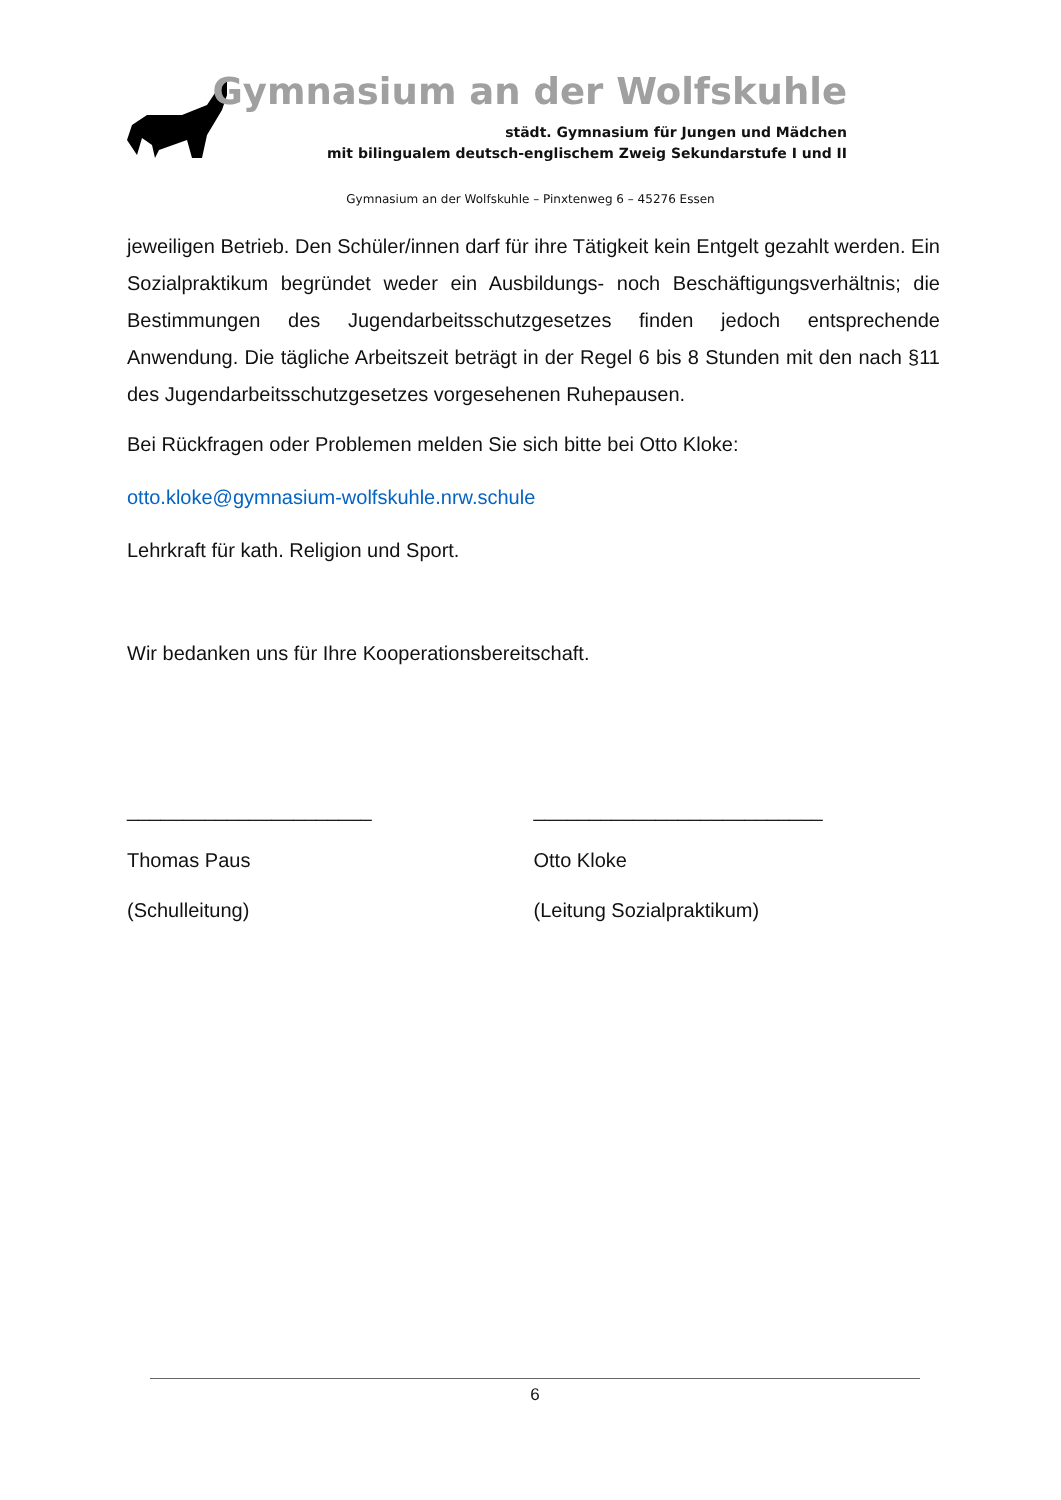Gymnasium an der Wolfskuhle
städt. Gymnasium für Jungen und Mädchen
mit bilingualem deutsch-englischem Zweig Sekundarstufe I und II
Gymnasium an der Wolfskuhle – Pinxtenweg 6 – 45276 Essen
jeweiligen Betrieb. Den Schüler/innen darf für ihre Tätigkeit kein Entgelt gezahlt werden. Ein Sozialpraktikum begründet weder ein Ausbildungs- noch Beschäftigungsverhältnis; die Bestimmungen des Jugendarbeitsschutzgesetzes finden jedoch entsprechende Anwendung. Die tägliche Arbeitszeit beträgt in der Regel 6 bis 8 Stunden mit den nach §11 des Jugendarbeitsschutzgesetzes vorgesehenen Ruhepausen.
Bei Rückfragen oder Problemen melden Sie sich bitte bei Otto Kloke:
otto.kloke@gymnasium-wolfskuhle.nrw.schule
Lehrkraft für kath. Religion und Sport.
Wir bedanken uns für Ihre Kooperationsbereitschaft.
______________________
Thomas Paus
(Schulleitung)
__________________________
Otto Kloke
(Leitung Sozialpraktikum)
6